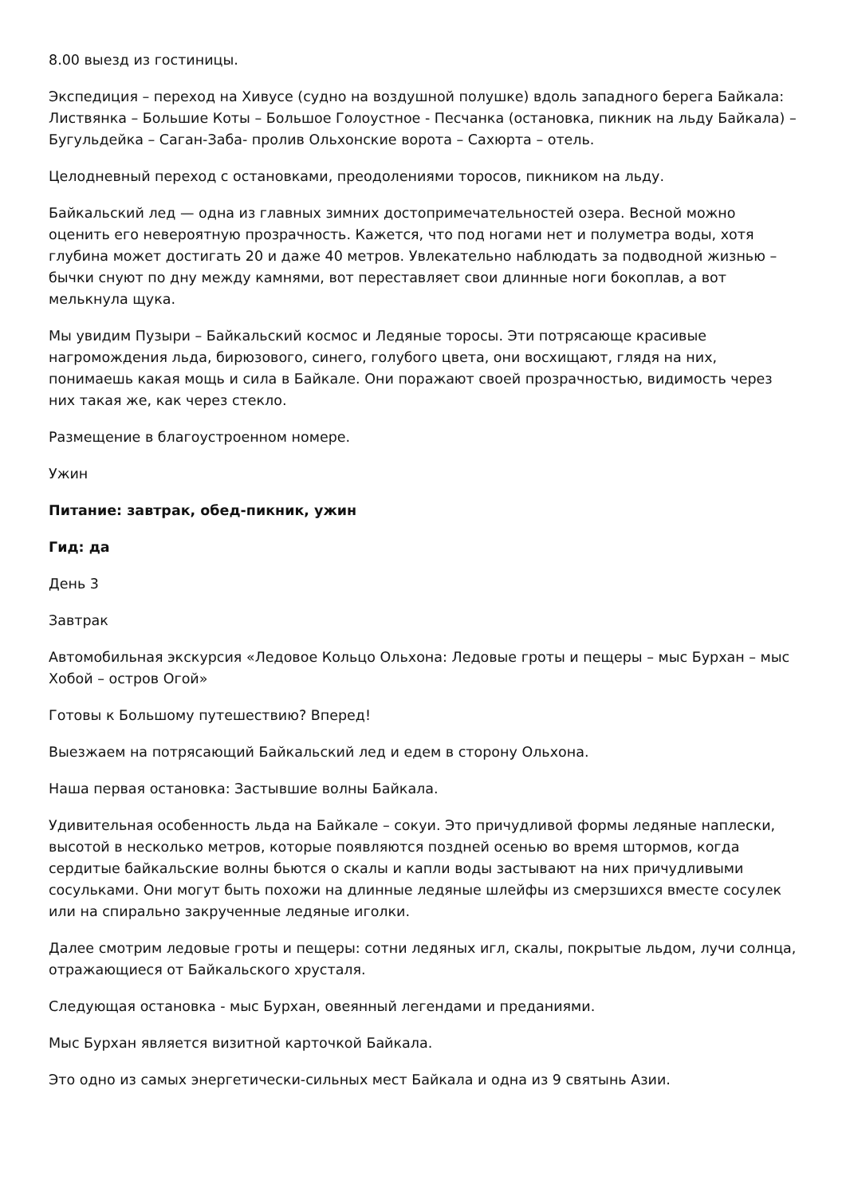8.00 выезд из гостиницы.
Экспедиция – переход на Хивусе (судно на воздушной полушке) вдоль западного берега Байкала: Листвянка – Большие Коты – Большое Голоустное - Песчанка (остановка, пикник на льду Байкала) – Бугульдейка – Саган-Заба- пролив Ольхонские ворота – Сахюрта – отель.
Целодневный переход с остановками, преодолениями торосов, пикником на льду.
Байкальский лед — одна из главных зимних достопримечательностей озера. Весной можно оценить его невероятную прозрачность. Кажется, что под ногами нет и полуметра воды, хотя глубина может достигать 20 и даже 40 метров. Увлекательно наблюдать за подводной жизнью – бычки снуют по дну между камнями, вот переставляет свои длинные ноги бокоплав, а вот мелькнула щука.
Мы увидим Пузыри – Байкальский космос и Ледяные торосы. Эти потрясающе красивые нагромождения льда, бирюзового, синего, голубого цвета, они восхищают, глядя на них, понимаешь какая мощь и сила в Байкале. Они поражают своей прозрачностью, видимость через них такая же, как через стекло.
Размещение в благоустроенном номере.
Ужин
Питание: завтрак, обед-пикник, ужин
Гид: да
День 3
Завтрак
Автомобильная экскурсия «Ледовое Кольцо Ольхона: Ледовые гроты и пещеры – мыс Бурхан – мыс Хобой – остров Огой»
Готовы к Большому путешествию? Вперед!
Выезжаем на потрясающий Байкальский лед и едем в сторону Ольхона.
Наша первая остановка: Застывшие волны Байкала.
Удивительная особенность льда на Байкале – сокуи. Это причудливой формы ледяные наплески, высотой в несколько метров, которые появляются поздней осенью во время штормов, когда сердитые байкальские волны бьются о скалы и капли воды застывают на них причудливыми сосульками. Они могут быть похожи на длинные ледяные шлейфы из смерзшихся вместе сосулек или на спирально закрученные ледяные иголки.
Далее смотрим ледовые гроты и пещеры: сотни ледяных игл, скалы, покрытые льдом, лучи солнца, отражающиеся от Байкальского хрусталя.
Следующая остановка - мыс Бурхан, овеянный легендами и преданиями.
Мыс Бурхан является визитной карточкой Байкала.
Это одно из самых энергетически-сильных мест Байкала и одна из 9 святынь Азии.